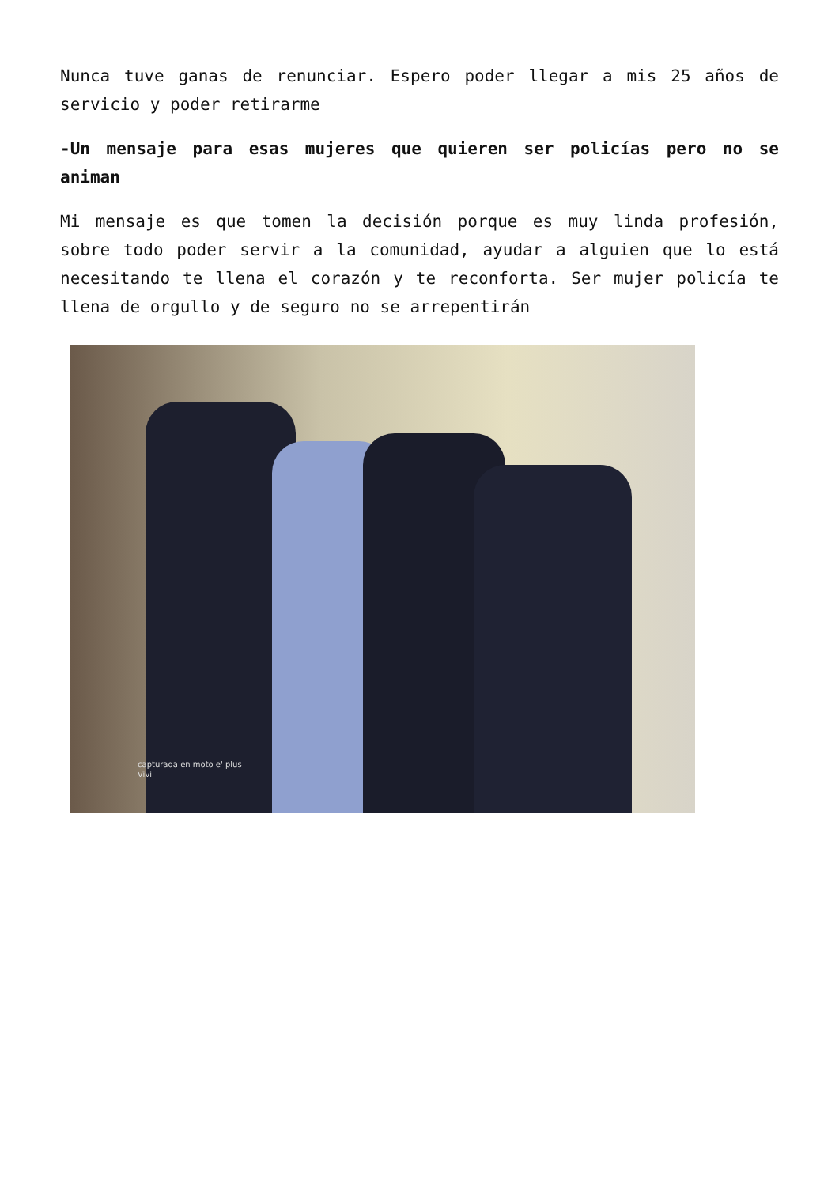Nunca tuve ganas de renunciar. Espero poder llegar a mis 25 años de servicio y poder retirarme
-Un mensaje para esas mujeres que quieren ser policías pero no se animan
Mi mensaje es que tomen la decisión porque es muy linda profesión, sobre todo poder servir a la comunidad, ayudar a alguien que lo está necesitando te llena el corazón y te reconforta. Ser mujer policía te llena de orgullo y de seguro no se arrepentirán
capturada en moto e' plus
Vivi